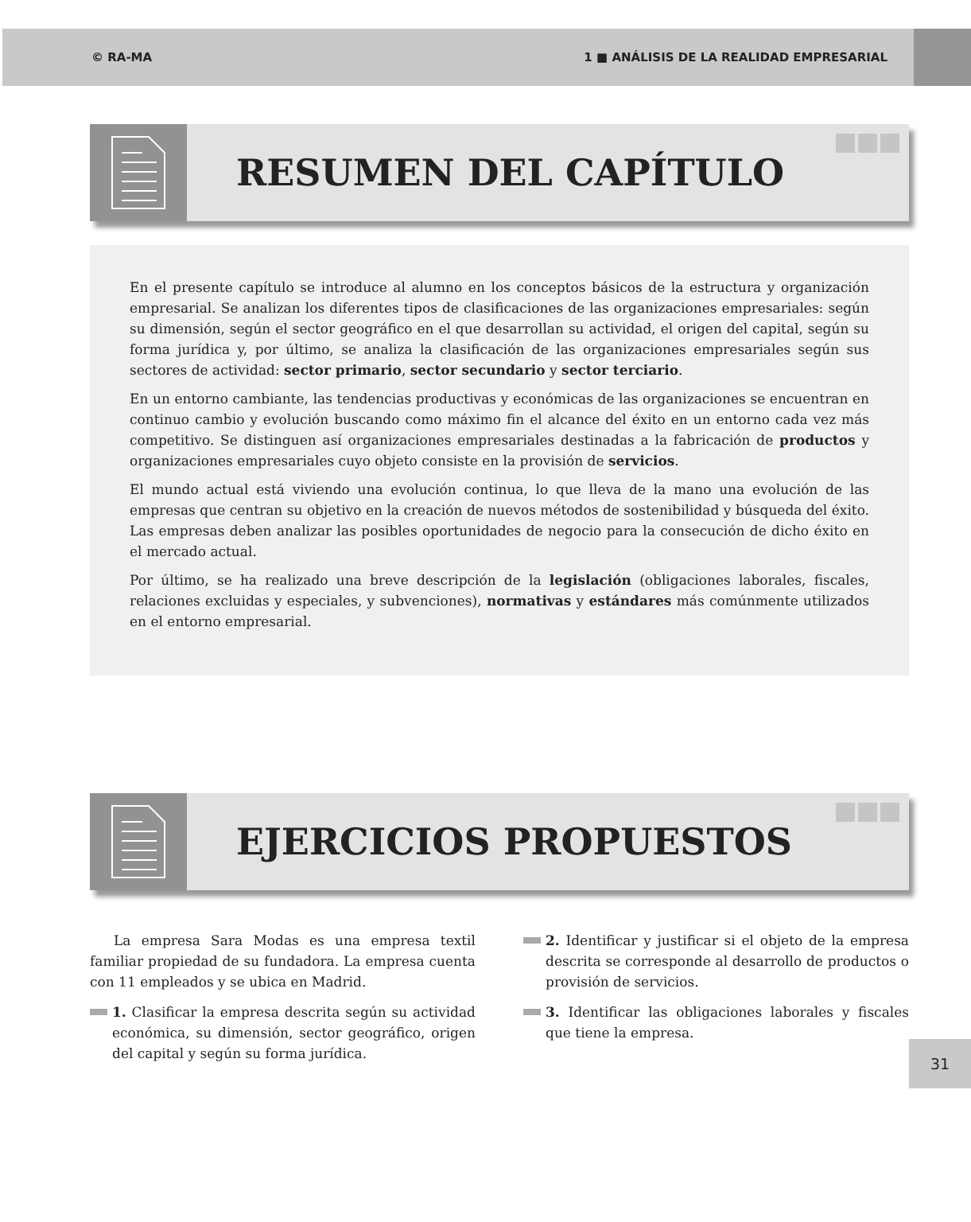© RA-MA 1 ■ ANÁLISIS DE LA REALIDAD EMPRESARIAL
RESUMEN DEL CAPÍTULO
En el presente capítulo se introduce al alumno en los conceptos básicos de la estructura y organización empresarial. Se analizan los diferentes tipos de clasificaciones de las organizaciones empresariales: según su dimensión, según el sector geográfico en el que desarrollan su actividad, el origen del capital, según su forma jurídica y, por último, se analiza la clasificación de las organizaciones empresariales según sus sectores de actividad: sector primario, sector secundario y sector terciario.
En un entorno cambiante, las tendencias productivas y económicas de las organizaciones se encuentran en continuo cambio y evolución buscando como máximo fin el alcance del éxito en un entorno cada vez más competitivo. Se distinguen así organizaciones empresariales destinadas a la fabricación de productos y organizaciones empresariales cuyo objeto consiste en la provisión de servicios.
El mundo actual está viviendo una evolución continua, lo que lleva de la mano una evolución de las empresas que centran su objetivo en la creación de nuevos métodos de sostenibilidad y búsqueda del éxito. Las empresas deben analizar las posibles oportunidades de negocio para la consecución de dicho éxito en el mercado actual.
Por último, se ha realizado una breve descripción de la legislación (obligaciones laborales, fiscales, relaciones excluidas y especiales, y subvenciones), normativas y estándares más comúnmente utilizados en el entorno empresarial.
EJERCICIOS PROPUESTOS
La empresa Sara Modas es una empresa textil familiar propiedad de su fundadora. La empresa cuenta con 11 empleados y se ubica en Madrid.
1. Clasificar la empresa descrita según su actividad económica, su dimensión, sector geográfico, origen del capital y según su forma jurídica.
2. Identificar y justificar si el objeto de la empresa descrita se corresponde al desarrollo de productos o provisión de servicios.
3. Identificar las obligaciones laborales y fiscales que tiene la empresa.
31